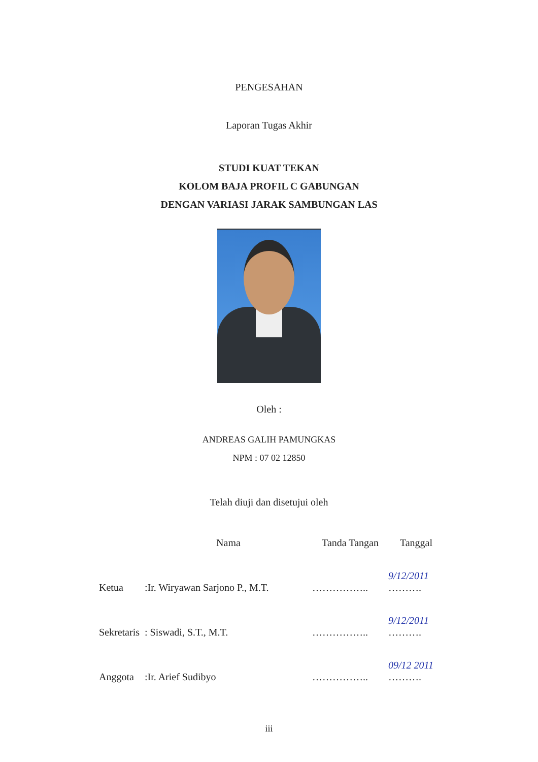PENGESAHAN
Laporan Tugas Akhir
STUDI KUAT TEKAN
KOLOM BAJA PROFIL C GABUNGAN
DENGAN VARIASI JARAK SAMBUNGAN LAS
Oleh :
ANDREAS GALIH PAMUNGKAS
NPM : 07 02 12850
Telah diuji dan disetujui oleh
| | Nama | Tanda Tangan | Tanggal |
| --- | --- | --- | --- |
| Ketua | :Ir. Wiryawan Sarjono P., M.T. | …………….. | 9/12/2011 ………. |
| Sekretaris | : Siswadi, S.T., M.T. | …………….. | 9/12/2011 ………. |
| Anggota | :Ir. Arief Sudibyo | …………….. | 09/12 2011 ………. |
iii